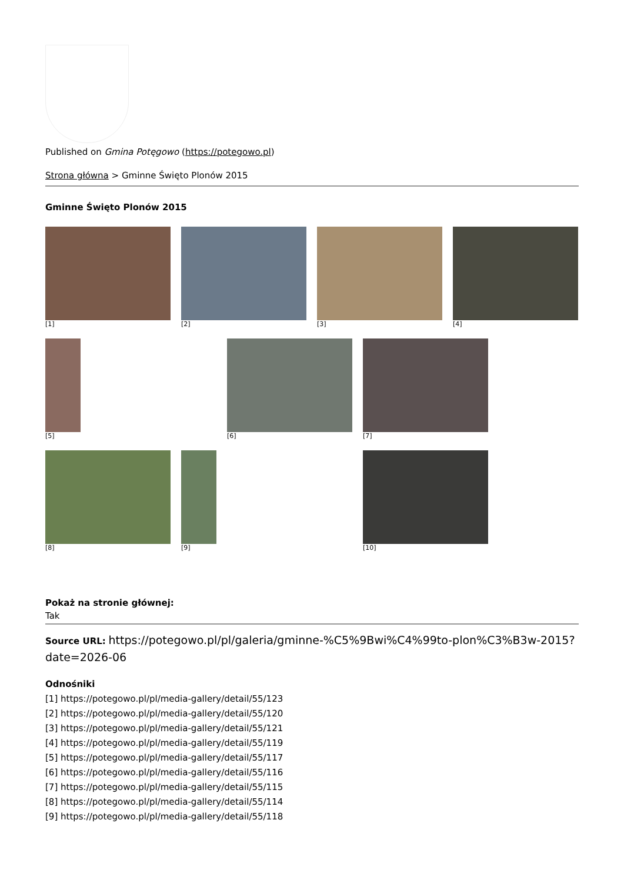Published on Gmina Potęgowo (https://potegowo.pl)
Strona główna > Gminne Święto Plonów 2015
Gminne Święto Plonów 2015
[1]
[2]
[3]
[4]
[5]
[6]
[7]
[8]
[9]
[10]
Pokaż na stronie głównej:
Tak
Source URL: https://potegowo.pl/pl/galeria/gminne-%C5%9Bwi%C4%99to-plon%C3%B3w-2015?date=2026-06
Odnośniki
[1] https://potegowo.pl/pl/media-gallery/detail/55/123
[2] https://potegowo.pl/pl/media-gallery/detail/55/120
[3] https://potegowo.pl/pl/media-gallery/detail/55/121
[4] https://potegowo.pl/pl/media-gallery/detail/55/119
[5] https://potegowo.pl/pl/media-gallery/detail/55/117
[6] https://potegowo.pl/pl/media-gallery/detail/55/116
[7] https://potegowo.pl/pl/media-gallery/detail/55/115
[8] https://potegowo.pl/pl/media-gallery/detail/55/114
[9] https://potegowo.pl/pl/media-gallery/detail/55/118